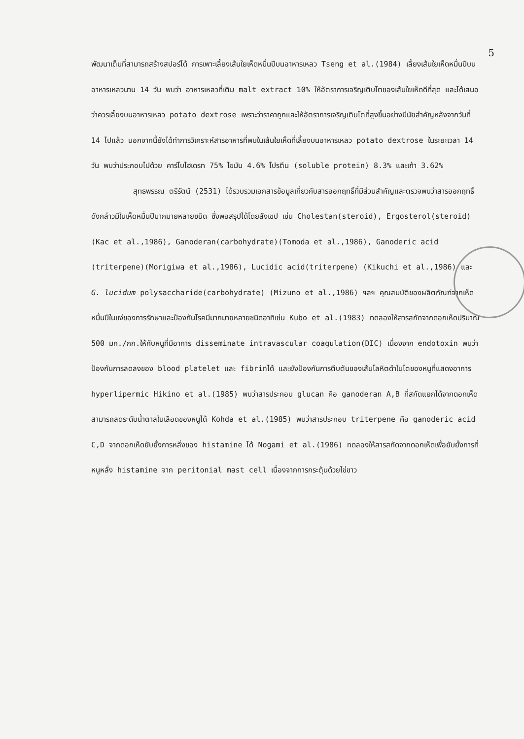5
พัฒนาเต็มที่สามารถสร้างสปอร์ได้ การเพาะเลี้ยงเส้นใยเห็ดหมื่นปีบนอาหารเหลว Tseng et al.(1984) เลี้ยงเส้นใยเห็ดหมื่นปีบนอาหารเหลวนาน 14 วัน พบว่า อาหารเหลวที่เติม malt extract 10% ให้อัตราการเจริญเติบโตของเส้นใยเห็ดดีที่สุด และได้เสนอว่าควรเลี้ยงบนอาหารเหลว potato dextrose เพราะว่าราคาถูกและให้อัตราการเจริญเติบโตที่สูงขึ้นอย่างมีนัยสำคัญหลังจากวันที่ 14 ไปแล้ว นอกจากนี้ยังได้ทำการวิเคราะห์สารอาหารที่พบในเส้นใยเห็ดที่เลี้ยงบนอาหารเหลว potato dextrose ในระยะเวลา 14 วัน พบว่าประกอบไปด้วย คาร์โบไฮเดรท 75% ไขมัน 4.6% โปรตีน (soluble protein) 8.3% และเถ้า 3.62%
สุทธพรรณ ตรีรัตน์ (2531) ได้รวบรวมเอกสารข้อมูลเกี่ยวกับสารออกฤทธิ์ที่มีส่วนสำคัญและตรวจพบว่าสารออกฤทธิ์ดังกล่าวมีในเห็ดหมื่นปีมากมายหลายชนิด ซึ่งพอสรุปได้โดยสังเขป เช่น Cholestan(steroid), Ergosterol(steroid)(Kac et al.,1986), Ganoderan(carbohydrate)(Tomoda et al.,1986), Ganoderic acid (triterpene)(Morigiwa et al.,1986), Lucidic acid(triterpene) (Kikuchi et al.,1986) และ G. lucidum polysaccharide(carbohydrate) (Mizuno et al.,1986) ฯลฯ คุณสมบัติของผลิตภัณฑ์จากเห็ดหมื่นปีในแง่ของการรักษาและป้องกันโรคมีมากมายหลายชนิดอาทิเช่น Kubo et al.(1983) ทดลองให้สารสกัดจากดอกเห็ดปริมาณ 500 มก./กก.ให้กับหนูที่มีอาการ disseminate intravascular coagulation(DIC) เนื่องจาก endotoxin พบว่าป้องกันการลดลงของ blood platelet และ fibrinได้ และยังป้องกันการตีบตันของเส้นโลหิตดำในไตของหนูที่แสดงอาการ hyperlipermic Hikino et al.(1985) พบว่าสารประกอบ glucan คือ ganoderan A,B ที่สกัดแยกได้จากดอกเห็ดสามารถลดระดับน้ำตาลในเลือดของหนูได้ Kohda et al.(1985) พบว่าสารประกอบ triterpene คือ ganoderic acid C,D จากดอกเห็ดยับยั้งการหลั่งของ histamine ได้ Nogami et al.(1986) ทดลองให้สารสกัดจากดอกเห็ดเพื่อยับยั้งการที่หนูหลั่ง histamine จาก peritonial mast cell เนื่องจากการกระตุ้นด้วยไข่ขาว